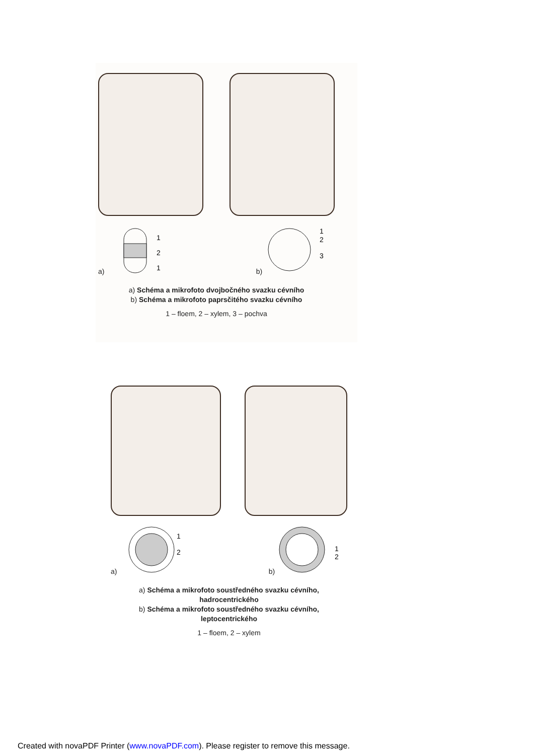a)
1
2
1
b)
1
2
3
a) Schéma a mikrofoto dvojbočného svazku cévního
b) Schéma a mikrofoto paprsčitého svazku cévního
1 – floem, 2 – xylem, 3 – pochva
a)
1
2
b)
1
2
a) Schéma a mikrofoto soustředného svazku cévního,
hadrocentrického
b) Schéma a mikrofoto soustředného svazku cévního,
leptocentrického
1 – floem, 2 – xylem
Created with novaPDF Printer (www.novaPDF.com). Please register to remove this message.